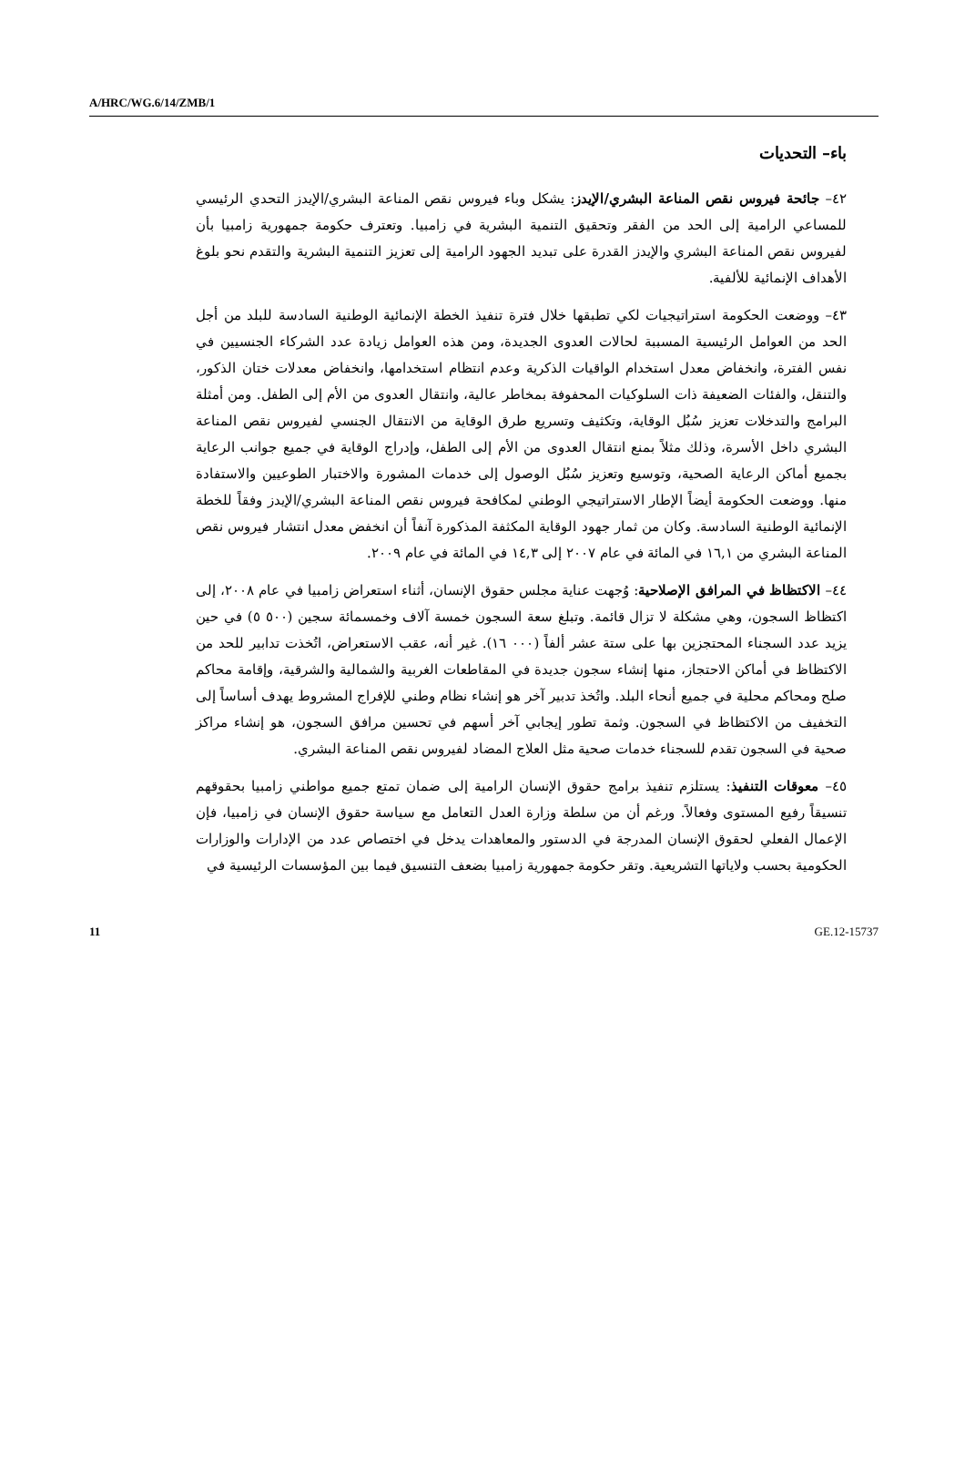A/HRC/WG.6/14/ZMB/1
باء– التحديات
٤٢– جائحة فيروس نقص المناعة البشري/الإيدز: يشكل وباء فيروس نقص المناعة البشري/الإيدز التحدي الرئيسي للمساعي الرامية إلى الحد من الفقر وتحقيق التنمية البشرية في زامبيا. وتعترف حكومة جمهورية زامبيا بأن لفيروس نقص المناعة البشري والإيدز القدرة على تبديد الجهود الرامية إلى تعزيز التنمية البشرية والتقدم نحو بلوغ الأهداف الإنمائية للألفية.
٤٣– ووضعت الحكومة استراتيجيات لكي تطبقها خلال فترة تنفيذ الخطة الإنمائية الوطنية السادسة للبلد من أجل الحد من العوامل الرئيسية المسببة لحالات العدوى الجديدة، ومن هذه العوامل زيادة عدد الشركاء الجنسيين في نفس الفترة، وانخفاض معدل استخدام الواقيات الذكرية وعدم انتظام استخدامها، وانخفاض معدلات ختان الذكور، والتنقل، والفئات الضعيفة ذات السلوكيات المحفوفة بمخاطر عالية، وانتقال العدوى من الأم إلى الطفل. ومن أمثلة البرامج والتدخلات تعزيز سُبُل الوقاية، وتكثيف وتسريع طرق الوقاية من الانتقال الجنسي لفيروس نقص المناعة البشري داخل الأسرة، وذلك مثلاً بمنع انتقال العدوى من الأم إلى الطفل، وإدراج الوقاية في جميع جوانب الرعاية بجميع أماكن الرعاية الصحية، وتوسيع وتعزيز سُبُل الوصول إلى خدمات المشورة والاختبار الطوعيين والاستفادة منها. ووضعت الحكومة أيضاً الإطار الاستراتيجي الوطني لمكافحة فيروس نقص المناعة البشري/الإيدز وفقاً للخطة الإنمائية الوطنية السادسة. وكان من ثمار جهود الوقاية المكثفة المذكورة آنفاً أن انخفض معدل انتشار فيروس نقص المناعة البشري من ١٦,١ في المائة في عام ٢٠٠٧ إلى ١٤,٣ في المائة في عام ٢٠٠٩.
٤٤– الاكتظاظ في المرافق الإصلاحية: وُجهت عناية مجلس حقوق الإنسان، أثناء استعراض زامبيا في عام ٢٠٠٨، إلى اكتظاظ السجون، وهي مشكلة لا تزال قائمة. وتبلغ سعة السجون خمسة آلاف وخمسمائة سجين (٥٠٠ ٥) في حين يزيد عدد السجناء المحتجزين بها على ستة عشر ألفاً (٠٠٠ ١٦). غير أنه، عقب الاستعراض، اتُخذت تدابير للحد من الاكتظاظ في أماكن الاحتجاز، منها إنشاء سجون جديدة في المقاطعات الغربية والشمالية والشرقية، وإقامة محاكم صلح ومحاكم محلية في جميع أنحاء البلد. واتُخذ تدبير آخر هو إنشاء نظام وطني للإفراج المشروط يهدف أساساً إلى التخفيف من الاكتظاظ في السجون. وثمة تطور إيجابي آخر أسهم في تحسين مرافق السجون، هو إنشاء مراكز صحية في السجون تقدم للسجناء خدمات صحية مثل العلاج المضاد لفيروس نقص المناعة البشري.
٤٥– معوقات التنفيذ: يستلزم تنفيذ برامج حقوق الإنسان الرامية إلى ضمان تمتع جميع مواطني زامبيا بحقوقهم تنسيقاً رفيع المستوى وفعالاً. ورغم أن من سلطة وزارة العدل التعامل مع سياسة حقوق الإنسان في زامبيا، فإن الإعمال الفعلي لحقوق الإنسان المدرجة في الدستور والمعاهدات يدخل في اختصاص عدد من الإدارات والوزارات الحكومية بحسب ولاياتها التشريعية. وتقر حكومة جمهورية زامبيا بضعف التنسيق فيما بين المؤسسات الرئيسية في
11 GE.12-15737